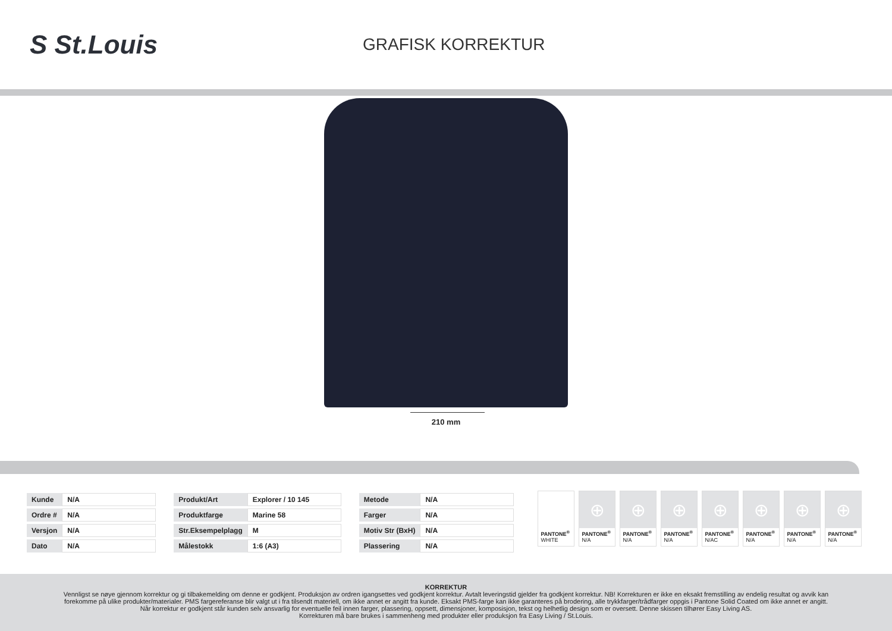S St.Louis
GRAFISK KORREKTUR
210 mm
| Kunde | N/A |
| Ordre # | N/A |
| Versjon | N/A |
| Dato | N/A |
| Produkt/Art | Explorer / 10 145 |
| Produktfarge | Marine 58 |
| Str.Eksempelplagg | M |
| Målestokk | 1:6 (A3) |
| Metode | N/A |
| Farger | N/A |
| Motiv Str (BxH) | N/A |
| Plassering | N/A |
PANTONE<sup>®</sup>
WHITE
⊕
PANTONE<sup>®</sup>
N/A
⊕
PANTONE<sup>®</sup>
N/A
⊕
PANTONE<sup>®</sup>
N/A
⊕
PANTONE<sup>®</sup>
N/AC
⊕
PANTONE<sup>®</sup>
N/A
⊕
PANTONE<sup>®</sup>
N/A
⊕
PANTONE<sup>®</sup>
N/A
KORREKTUR
Vennligst se nøye gjennom korrektur og gi tilbakemelding om denne er godkjent. Produksjon av ordren igangsettes ved godkjent korrektur. Avtalt leveringstid gjelder fra godkjent korrektur. NB! Korrekturen er ikke en eksakt fremstilling av endelig resultat og avvik kan
forekomme på ulike produkter/materialer. PMS fargereferanse blir valgt ut i fra tilsendt materiell, om ikke annet er angitt fra kunde. Eksakt PMS-farge kan ikke garanteres på brodering, alle trykkfarger/trådfarger oppgis i Pantone Solid Coated om ikke annet er angitt.
Når korrektur er godkjent står kunden selv ansvarlig for eventuelle feil innen farger, plassering, oppsett, dimensjoner, komposisjon, tekst og helhetlig design som er oversett. Denne skissen tilhører Easy Living AS.
Korrekturen må bare brukes i sammenheng med produkter eller produksjon fra Easy Living / St.Louis.